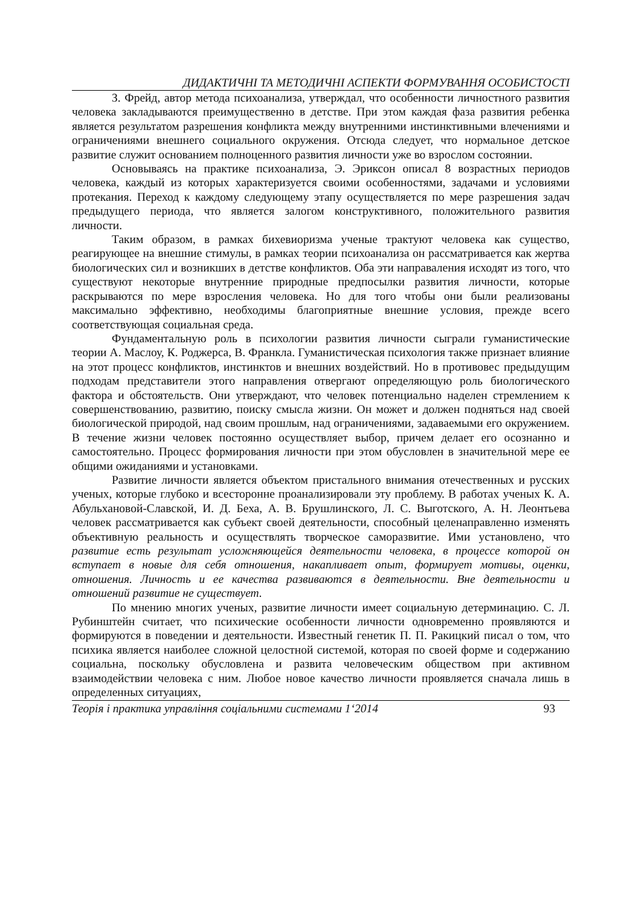ДИДАКТИЧНІ ТА МЕТОДИЧНІ АСПЕКТИ ФОРМУВАННЯ ОСОБИСТОСТІ
З. Фрейд, автор метода психоанализа, утверждал, что особенности личностного развития человека закладываются преимущественно в детстве. При этом каждая фаза развития ребенка является результатом разрешения конфликта между внутренними инстинктивными влечениями и ограничениями внешнего социального окружения. Отсюда следует, что нормальное детское развитие служит основанием полноценного развития личности уже во взрослом состоянии.
Основываясь на практике психоанализа, Э. Эриксон описал 8 возрастных периодов человека, каждый из которых характеризуется своими особенностями, задачами и условиями протекания. Переход к каждому следующему этапу осуществляется по мере разрешения задач предыдущего периода, что является залогом конструктивного, положительного развития личности.
Таким образом, в рамках бихевиоризма ученые трактуют человека как существо, реагирующее на внешние стимулы, в рамках теории психоанализа он рассматривается как жертва биологических сил и возникших в детстве конфликтов. Оба эти направаления исходят из того, что существуют некоторые внутренние природные предпосылки развития личности, которые раскрываются по мере взросления человека. Но для того чтобы они были реализованы максимально эффективно, необходимы благоприятные внешние условия, прежде всего соответствующая социальная среда.
Фундаментальную роль в психологии развития личности сыграли гуманистические теории А. Маслоу, К. Роджерса, В. Франкла. Гуманистическая психология также признает влияние на этот процесс конфликтов, инстинктов и внешних воздействий. Но в противовес предыдущим подходам представители этого направления отвергают определяющую роль биологического фактора и обстоятельств. Они утверждают, что человек потенциально наделен стремлением к совершенствованию, развитию, поиску смысла жизни. Он может и должен подняться над своей биологической природой, над своим прошлым, над ограничениями, задаваемыми его окружением. В течение жизни человек постоянно осуществляет выбор, причем делает его осознанно и самостоятельно. Процесс формирования личности при этом обусловлен в значительной мере ее общими ожиданиями и установками.
Развитие личности является объектом пристального внимания отечественных и русских ученых, которые глубоко и всесторонне проанализировали эту проблему. В работах ученых К. А. Абульхановой-Славской, И. Д. Беха, А. В. Брушлинского, Л. С. Выготского, А. Н. Леонтьева человек рассматривается как субъект своей деятельности, способный целенаправленно изменять объективную реальность и осуществлять творческое саморазвитие. Ими установлено, что развитие есть результат усложняющейся деятельности человека, в процессе которой он вступает в новые для себя отношения, накапливает опыт, формирует мотивы, оценки, отношения. Личность и ее качества развиваются в деятельности. Вне деятельности и отношений развитие не существует.
По мнению многих ученых, развитие личности имеет социальную детерминацию. С. Л. Рубинштейн считает, что психические особенности личности одновременно проявляются и формируются в поведении и деятельности. Известный генетик П. П. Ракицкий писал о том, что психика является наиболее сложной целостной системой, которая по своей форме и содержанию социальна, поскольку обусловлена и развита человеческим обществом при активном взаимодействии человека с ним. Любое новое качество личности проявляется сначала лишь в определенных ситуациях,
Теорія і практика управління соціальними системами 1‘2014 93